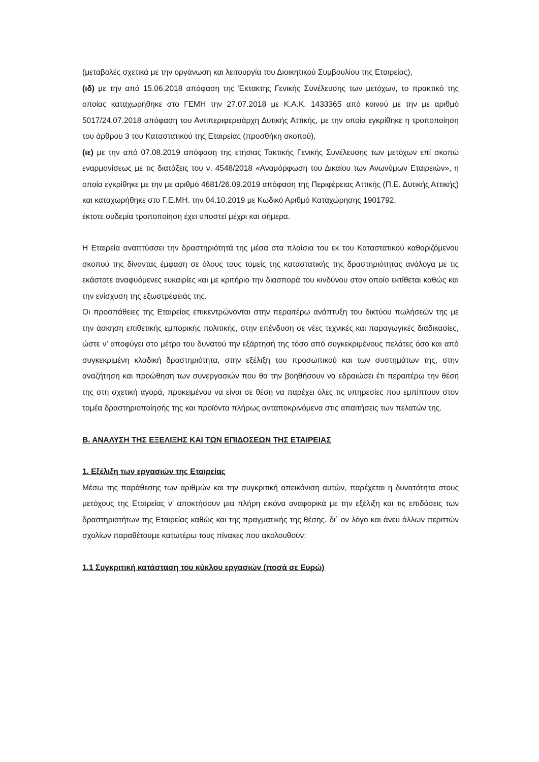(μεταβολές σχετικά με την οργάνωση και λειτουργία του Διοικητικού Συμβουλίου της Εταιρείας),
(ιδ) με την από 15.06.2018 απόφαση της Έκτακτης Γενικής Συνέλευσης των μετόχων, το πρακτικό της οποίας καταχωρήθηκε στο ΓΕΜΗ την 27.07.2018 με Κ.Α.Κ. 1433365 από κοινού με την με αριθμό 5017/24.07.2018 απόφαση του Αντιπεριφερειάρχη Δυτικής Αττικής, με την οποία εγκρίθηκε η τροποποίηση του άρθρου 3 του Καταστατικού της Εταιρείας (προσθήκη σκοπού),
(ιε) με την από 07.08.2019 απόφαση της ετήσιας Τακτικής Γενικής Συνέλευσης των μετόχων επί σκοπώ εναρμονίσεως με τις διατάξεις του ν. 4548/2018 «Αναμόρφωση του Δικαίου των Ανωνύμων Εταιρειών», η οποία εγκρίθηκε με την με αριθμό 4681/26.09.2019 απόφαση της Περιφέρειας Αττικής (Π.Ε. Δυτικής Αττικής) και καταχωρήθηκε στο Γ.Ε.ΜΗ. την 04.10.2019 με Κωδικό Αριθμό Καταχώρησης 1901792,
έκτοτε ουδεμία τροποποίηση έχει υποστεί μέχρι και σήμερα.
Η Εταιρεία αναπτύσσει την δραστηριότητά της μέσα στα πλαίσια του εκ του Καταστατικού καθοριζόμενου σκοπού της δίνοντας έμφαση σε όλους τους τομείς της καταστατικής της δραστηριότητας ανάλογα με τις εκάστοτε αναφυόμενες ευκαιρίες και με κριτήριο την διασπορά του κινδύνου στον οποίο εκτίθεται καθώς και την ενίσχυση της εξωστρέφειάς της.
Οι προσπάθειες της Εταιρείας επικεντρώνονται στην περαιτέρω ανάπτυξη του δικτύου πωλήσεών της με την άσκηση επιθετικής εμπορικής πολιτικής, στην επένδυση σε νέες τεχνικές και παραγωγικές διαδικασίες, ώστε ν’ αποφύγει στο μέτρο του δυνατού την εξάρτησή της τόσο από συγκεκριμένους πελάτες όσο και από συγκεκριμένη κλαδική δραστηριότητα, στην εξέλιξη του προσωπικού και των συστημάτων της, στην αναζήτηση και προώθηση των συνεργασιών που θα την βοηθήσουν να εδραιώσει έτι περαιτέρω την θέση της στη σχετική αγορά, προκειμένου να είναι σε θέση να παρέχει όλες τις υπηρεσίες που εμπίπτουν στον τομέα δραστηριοποίησής της και προϊόντα πλήρως ανταποκρινόμενα στις απαιτήσεις των πελατών της.
Β. ΑΝΑΛΥΣΗ ΤΗΣ ΕΞΕΛΙΞΗΣ ΚΑΙ ΤΩΝ ΕΠΙΔΟΣΕΩΝ ΤΗΣ ΕΤΑΙΡΕΙΑΣ
1. Εξέλιξη των εργασιών της Εταιρείας
Μέσω της παράθεσης των αριθμών και την συγκριτική απεικόνιση αυτών, παρέχεται η δυνατότητα στους μετόχους της Εταιρείας ν’ αποκτήσουν μια πλήρη εικόνα αναφορικά με την εξέλιξη και τις επιδόσεις των δραστηριοτήτων της Εταιρείας καθώς και της πραγματικής της θέσης, δι΄ ον λόγο και άνευ άλλων περιττών σχολίων παραθέτουμε κατωτέρω τους πίνακες που ακολουθούν:
1.1 Συγκριτική κατάσταση του κύκλου εργασιών (ποσά σε Ευρώ)